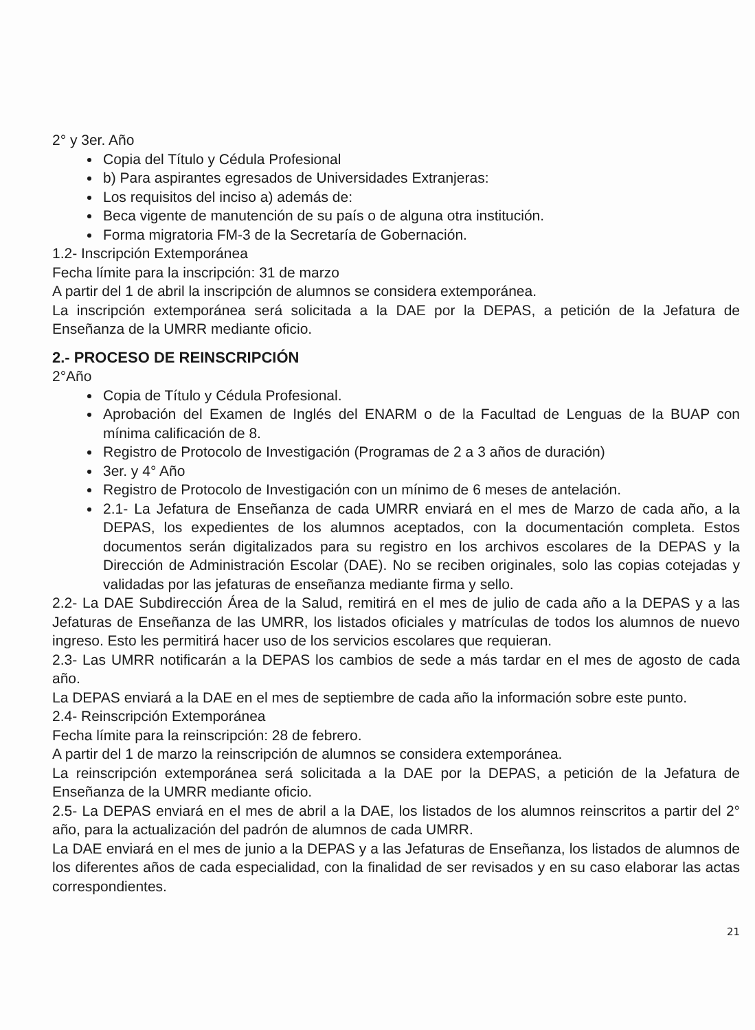2° y 3er. Año
Copia del Título y Cédula Profesional
b) Para aspirantes egresados de Universidades Extranjeras:
Los requisitos del inciso a) además de:
Beca vigente de manutención de su país o de alguna otra institución.
Forma migratoria FM-3 de la Secretaría de Gobernación.
1.2- Inscripción Extemporánea
Fecha límite para la inscripción: 31 de marzo
A partir del 1 de abril la inscripción de alumnos se considera extemporánea.
La inscripción extemporánea será solicitada a la DAE por la DEPAS, a petición de la Jefatura de Enseñanza de la UMRR mediante oficio.
2.- PROCESO DE REINSCRIPCIÓN
2°Año
Copia de Título y Cédula Profesional.
Aprobación del Examen de Inglés del ENARM o de la Facultad de Lenguas de la BUAP con mínima calificación de 8.
Registro de Protocolo de Investigación (Programas de 2 a 3 años de duración)
3er. y 4° Año
Registro de Protocolo de Investigación con un mínimo de 6 meses de antelación.
2.1- La Jefatura de Enseñanza de cada UMRR enviará en el mes de Marzo de cada año, a la DEPAS, los expedientes de los alumnos aceptados, con la documentación completa. Estos documentos serán digitalizados para su registro en los archivos escolares de la DEPAS y la Dirección de Administración Escolar (DAE). No se reciben originales, solo las copias cotejadas y validadas por las jefaturas de enseñanza mediante firma y sello.
2.2- La DAE Subdirección Área de la Salud, remitirá en el mes de julio de cada año a la DEPAS y a las Jefaturas de Enseñanza de las UMRR, los listados oficiales y matrículas de todos los alumnos de nuevo ingreso. Esto les permitirá hacer uso de los servicios escolares que requieran.
2.3- Las UMRR notificarán a la DEPAS los cambios de sede a más tardar en el mes de agosto de cada año.
La DEPAS enviará a la DAE en el mes de septiembre de cada año la información sobre este punto.
2.4- Reinscripción Extemporánea
Fecha límite para la reinscripción: 28 de febrero.
A partir del 1 de marzo la reinscripción de alumnos se considera extemporánea.
La reinscripción extemporánea será solicitada a la DAE por la DEPAS, a petición de la Jefatura de Enseñanza de la UMRR mediante oficio.
2.5- La DEPAS enviará en el mes de abril a la DAE, los listados de los alumnos reinscritos a partir del 2° año, para la actualización del padrón de alumnos de cada UMRR.
La DAE enviará en el mes de junio a la DEPAS y a las Jefaturas de Enseñanza, los listados de alumnos de los diferentes años de cada especialidad, con la finalidad de ser revisados y en su caso elaborar las actas correspondientes.
21